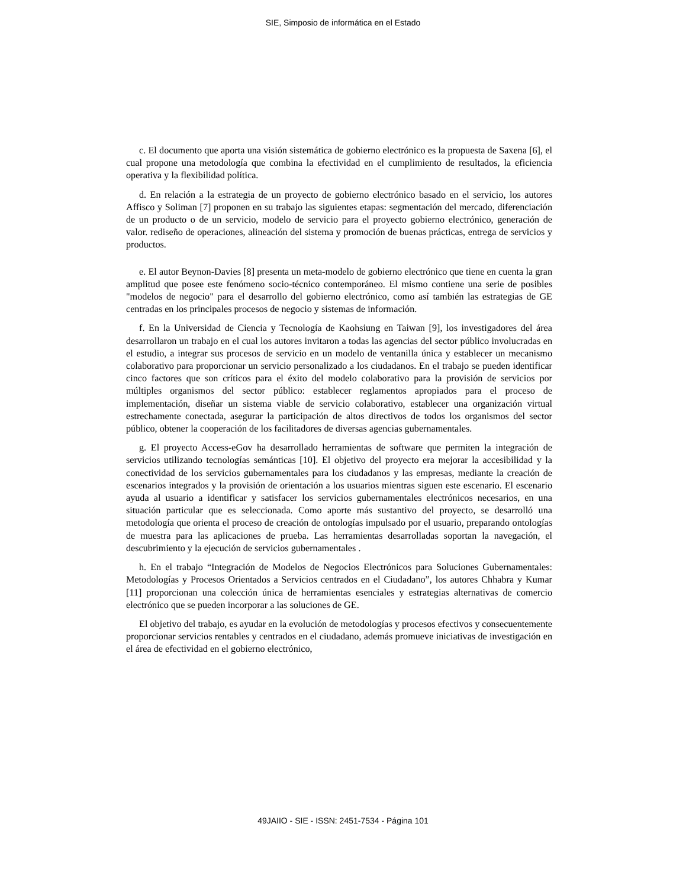SIE, Simposio de informática en el Estado
c. El documento que aporta una visión sistemática de gobierno electrónico es la propuesta de Saxena [6], el cual propone una metodología que combina la efectividad en el cumplimiento de resultados, la eficiencia operativa y la flexibilidad política.
d. En relación a la estrategia de un proyecto de gobierno electrónico basado en el servicio, los autores Affisco y Soliman [7] proponen en su trabajo las siguientes etapas: segmentación del mercado, diferenciación de un producto o de un servicio, modelo de servicio para el proyecto gobierno electrónico, generación de valor. rediseño de operaciones, alineación del sistema y promoción de buenas prácticas, entrega de servicios y productos.
e. El autor Beynon-Davies [8] presenta un meta-modelo de gobierno electrónico que tiene en cuenta la gran amplitud que posee este fenómeno socio-técnico contemporáneo. El mismo contiene una serie de posibles "modelos de negocio" para el desarrollo del gobierno electrónico, como así también las estrategias de GE centradas en los principales procesos de negocio y sistemas de información.
f. En la Universidad de Ciencia y Tecnología de Kaohsiung en Taiwan [9], los investigadores del área desarrollaron un trabajo en el cual los autores invitaron a todas las agencias del sector público involucradas en el estudio, a integrar sus procesos de servicio en un modelo de ventanilla única y establecer un mecanismo colaborativo para proporcionar un servicio personalizado a los ciudadanos. En el trabajo se pueden identificar cinco factores que son críticos para el éxito del modelo colaborativo para la provisión de servicios por múltiples organismos del sector público: establecer reglamentos apropiados para el proceso de implementación, diseñar un sistema viable de servicio colaborativo, establecer una organización virtual estrechamente conectada, asegurar la participación de altos directivos de todos los organismos del sector público, obtener la cooperación de los facilitadores de diversas agencias gubernamentales.
g. El proyecto Access-eGov ha desarrollado herramientas de software que permiten la integración de servicios utilizando tecnologías semánticas [10]. El objetivo del proyecto era mejorar la accesibilidad y la conectividad de los servicios gubernamentales para los ciudadanos y las empresas, mediante la creación de escenarios integrados y la provisión de orientación a los usuarios mientras siguen este escenario. El escenario ayuda al usuario a identificar y satisfacer los servicios gubernamentales electrónicos necesarios, en una situación particular que es seleccionada. Como aporte más sustantivo del proyecto, se desarrolló una metodología que orienta el proceso de creación de ontologías impulsado por el usuario, preparando ontologías de muestra para las aplicaciones de prueba. Las herramientas desarrolladas soportan la navegación, el descubrimiento y la ejecución de servicios gubernamentales .
h. En el trabajo “Integración de Modelos de Negocios Electrónicos para Soluciones Gubernamentales: Metodologías y Procesos Orientados a Servicios centrados en el Ciudadano”, los autores Chhabra y Kumar [11] proporcionan una colección única de herramientas esenciales y estrategias alternativas de comercio electrónico que se pueden incorporar a las soluciones de GE.
El objetivo del trabajo, es ayudar en la evolución de metodologías y procesos efectivos y consecuentemente proporcionar servicios rentables y centrados en el ciudadano, además promueve iniciativas de investigación en el área de efectividad en el gobierno electrónico,
49JAIIO - SIE - ISSN: 2451-7534 - Página 101